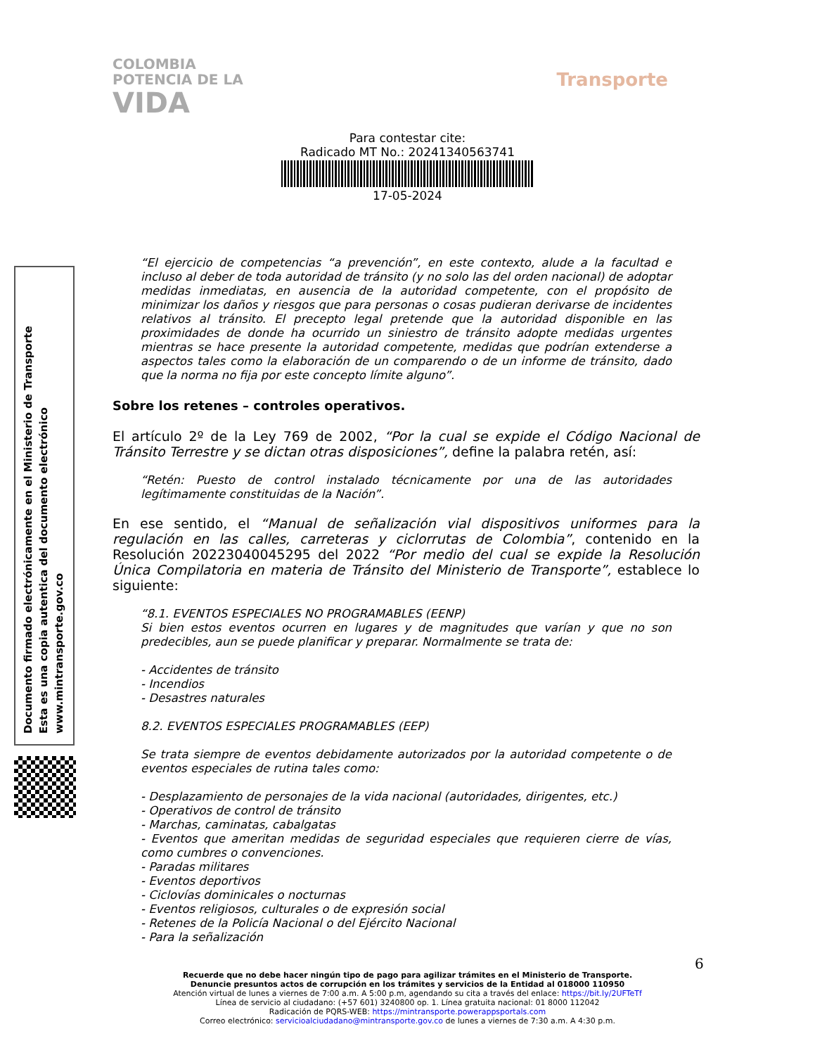COLOMBIA
POTENCIA DE LA
VIDA
Transporte
Para contestar cite:
Radicado MT No.: 20241340563741
17-05-2024
Documento firmado electrónicamente en el Ministerio de Transporte
Esta es una copia autentica del documento electrónico
www.mintransporte.gov.co
“El ejercicio de competencias “a prevención”, en este contexto, alude a la facultad e incluso al deber de toda autoridad de tránsito (y no solo las del orden nacional) de adoptar medidas inmediatas, en ausencia de la autoridad competente, con el propósito de minimizar los daños y riesgos que para personas o cosas pudieran derivarse de incidentes relativos al tránsito. El precepto legal pretende que la autoridad disponible en las proximidades de donde ha ocurrido un siniestro de tránsito adopte medidas urgentes mientras se hace presente la autoridad competente, medidas que podrían extenderse a aspectos tales como la elaboración de un comparendo o de un informe de tránsito, dado que la norma no fija por este concepto límite alguno”.
Sobre los retenes – controles operativos.
El artículo 2º de la Ley 769 de 2002, “Por la cual se expide el Código Nacional de Tránsito Terrestre y se dictan otras disposiciones”, define la palabra retén, así:
“Retén: Puesto de control instalado técnicamente por una de las autoridades legítimamente constituidas de la Nación”.
En ese sentido, el “Manual de señalización vial dispositivos uniformes para la regulación en las calles, carreteras y ciclorrutas de Colombia”, contenido en la Resolución 20223040045295 del 2022 “Por medio del cual se expide la Resolución Única Compilatoria en materia de Tránsito del Ministerio de Transporte”, establece lo siguiente:
“8.1. EVENTOS ESPECIALES NO PROGRAMABLES (EENP)
Si bien estos eventos ocurren en lugares y de magnitudes que varían y que no son predecibles, aun se puede planificar y preparar. Normalmente se trata de:
- Accidentes de tránsito
- Incendios
- Desastres naturales
8.2. EVENTOS ESPECIALES PROGRAMABLES (EEP)
Se trata siempre de eventos debidamente autorizados por la autoridad competente o de eventos especiales de rutina tales como:
- Desplazamiento de personajes de la vida nacional (autoridades, dirigentes, etc.)
- Operativos de control de tránsito
- Marchas, caminatas, cabalgatas
- Eventos que ameritan medidas de seguridad especiales que requieren cierre de vías, como cumbres o convenciones.
- Paradas militares
- Eventos deportivos
- Ciclovías dominicales o nocturnas
- Eventos religiosos, culturales o de expresión social
- Retenes de la Policía Nacional o del Ejército Nacional
- Para la señalización
6
Recuerde que no debe hacer ningún tipo de pago para agilizar trámites en el Ministerio de Transporte.
Denuncie presuntos actos de corrupción en los trámites y servicios de la Entidad al 018000 110950
Atención virtual de lunes a viernes de 7:00 a.m. A 5:00 p.m, agendando su cita a través del enlace: https://bit.ly/2UFTeTf
Línea de servicio al ciudadano: (+57 601) 3240800 op. 1. Línea gratuita nacional: 01 8000 112042
Radicación de PQRS-WEB: https://mintransporte.powerappsportals.com
Correo electrónico: servicioalciudadano@mintransporte.gov.co de lunes a viernes de 7:30 a.m. A 4:30 p.m.